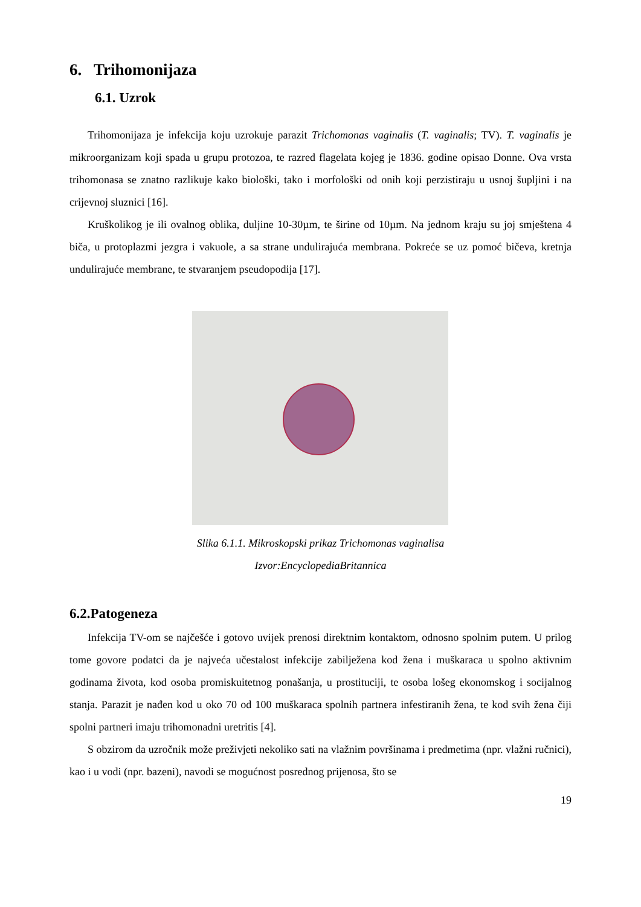6. Trihomonijaza
6.1. Uzrok
Trihomonijaza je infekcija koju uzrokuje parazit Trichomonas vaginalis (T. vaginalis; TV). T. vaginalis je mikroorganizam koji spada u grupu protozoa, te razred flagelata kojeg je 1836. godine opisao Donne. Ova vrsta trihomonasa se znatno razlikuje kako biološki, tako i morfološki od onih koji perzistiraju u usnoj šupljini i na crijevnoj sluznici [16].
Kruškolikog je ili ovalnog oblika, duljine 10-30µm, te širine od 10µm. Na jednom kraju su joj smještena 4 biča, u protoplazmi jezgra i vakuole, a sa strane undulirajuća membrana. Pokreće se uz pomoć bičeva, kretnja undulirajuće membrane, te stvaranjem pseudopodija [17].
Slika 6.1.1. Mikroskopski prikaz Trichomonas vaginalisa
Izvor:EncyclopediaBritannica
6.2.Patogeneza
Infekcija TV-om se najčešće i gotovo uvijek prenosi direktnim kontaktom, odnosno spolnim putem. U prilog tome govore podatci da je najveća učestalost infekcije zabilježena kod žena i muškaraca u spolno aktivnim godinama života, kod osoba promiskuitetnog ponašanja, u prostituciji, te osoba lošeg ekonomskog i socijalnog stanja. Parazit je nađen kod u oko 70 od 100 muškaraca spolnih partnera infestiranih žena, te kod svih žena čiji spolni partneri imaju trihomonadni uretritis [4].
S obzirom da uzročnik može preživjeti nekoliko sati na vlažnim površinama i predmetima (npr. vlažni ručnici), kao i u vodi (npr. bazeni), navodi se mogućnost posrednog prijenosa, što se
19